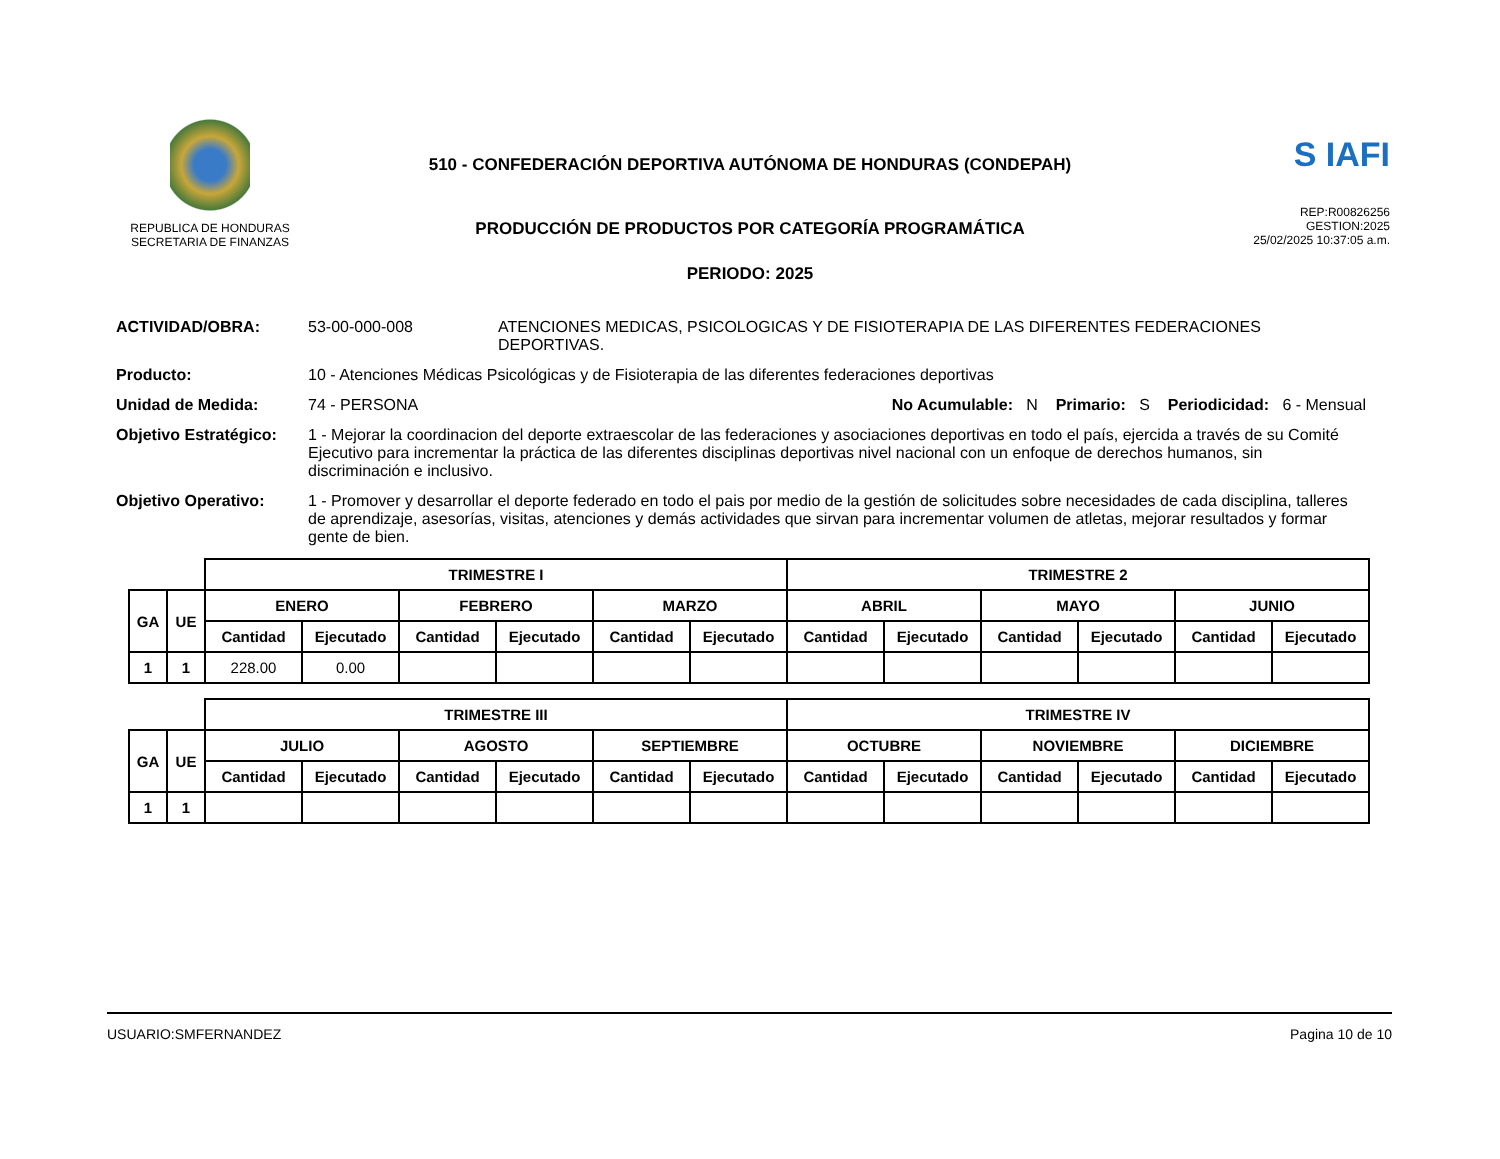REPUBLICA DE HONDURAS
SECRETARIA DE FINANZAS
510 - CONFEDERACIÓN DEPORTIVA AUTÓNOMA DE HONDURAS (CONDEPAH)
PRODUCCIÓN DE PRODUCTOS POR CATEGORÍA PROGRAMÁTICA
PERIODO: 2025
S IAFI
REP:R00826256
GESTION:2025
25/02/2025 10:37:05 a.m.
ACTIVIDAD/OBRA: 53-00-000-008 ATENCIONES MEDICAS, PSICOLOGICAS Y DE FISIOTERAPIA DE LAS DIFERENTES FEDERACIONES DEPORTIVAS.
Producto: 10 - Atenciones Médicas Psicológicas y de Fisioterapia de las diferentes federaciones deportivas
Unidad de Medida: 74 - PERSONA No Acumulable: N Primario: S Periodicidad: 6 - Mensual
Objetivo Estratégico:
1 - Mejorar la coordinacion del deporte extraescolar de las federaciones y asociaciones deportivas en todo el país, ejercida a través de su Comité Ejecutivo para incrementar la práctica de las diferentes disciplinas deportivas nivel nacional con un enfoque de derechos humanos, sin discriminación e inclusivo.
Objetivo Operativo: 1 - Promover y desarrollar el deporte federado en todo el pais por medio de la gestión de solicitudes sobre necesidades de cada disciplina, talleres de aprendizaje, asesorías, visitas, atenciones y demás actividades que sirvan para incrementar volumen de atletas, mejorar resultados y formar gente de bien.
| | | TRIMESTRE I | | | | | | TRIMESTRE 2 | | | | | |
| GA | UE | ENERO | | FEBRERO | | MARZO | | ABRIL | | MAYO | | JUNIO | |
| | | Cantidad | Ejecutado | Cantidad | Ejecutado | Cantidad | Ejecutado | Cantidad | Ejecutado | Cantidad | Ejecutado | Cantidad | Ejecutado |
| 1 | 1 | 228.00 | 0.00 | | | | | | | | | | |
| | | TRIMESTRE III | | | | | | TRIMESTRE IV | | | | | |
| GA | UE | JULIO | | AGOSTO | | SEPTIEMBRE | | OCTUBRE | | NOVIEMBRE | | DICIEMBRE | |
| | | Cantidad | Ejecutado | Cantidad | Ejecutado | Cantidad | Ejecutado | Cantidad | Ejecutado | Cantidad | Ejecutado | Cantidad | Ejecutado |
| 1 | 1 | | | | | | | | | | | | |
USUARIO:SMFERNANDEZ Pagina 10 de 10